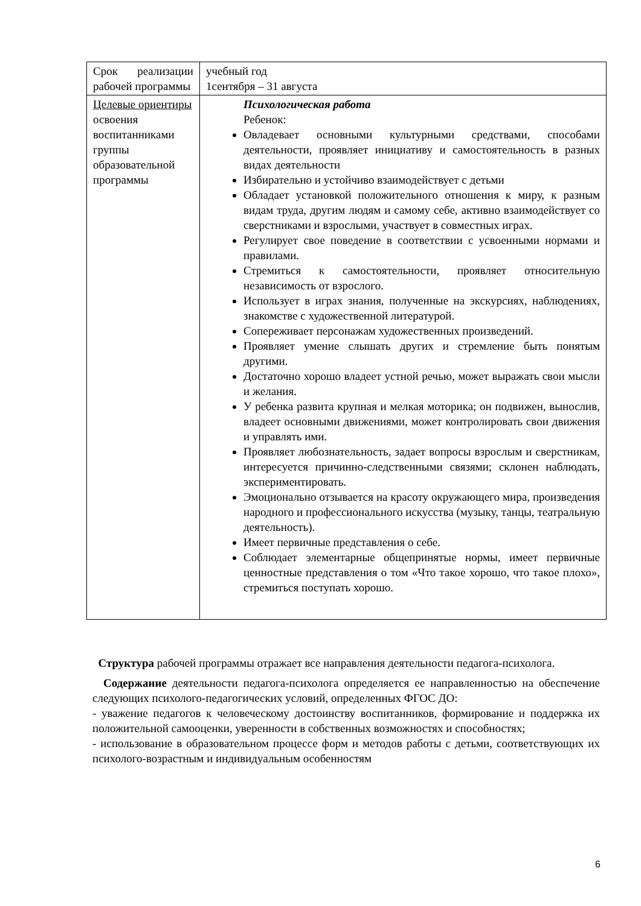| Срок реализации рабочей программы | учебный год 1сентября – 31 августа |
| Целевые ориентиры освоения воспитанниками группы образовательной программы | Психологическая работа Ребенок: Овладевает основными культурными средствами, способами деятельности, проявляет инициативу и самостоятельность в разных видах деятельности Избирательно и устойчиво взаимодействует с детьми Обладает установкой положительного отношения к миру, к разным видам труда, другим людям и самому себе, активно взаимодействует со сверстниками и взрослыми, участвует в совместных играх. Регулирует свое поведение в соответствии с усвоенными нормами и правилами. Стремиться к самостоятельности, проявляет относительную независимость от взрослого. Использует в играх знания, полученные на экскурсиях, наблюдениях, знакомстве с художественной литературой. Сопереживает персонажам художественных произведений. Проявляет умение слышать других и стремление быть понятым другими. Достаточно хорошо владеет устной речью, может выражать свои мысли и желания. У ребенка развита крупная и мелкая моторика; он подвижен, вынослив, владеет основными движениями, может контролировать свои движения и управлять ими. Проявляет любознательность, задает вопросы взрослым и сверстникам, интересуется причинно-следственными связями; склонен наблюдать, экспериментировать. Эмоционально отзывается на красоту окружающего мира, произведения народного и профессионального искусства (музыку, танцы, театральную деятельность). Имеет первичные представления о себе. Соблюдает элементарные общепринятые нормы, имеет первичные ценностные представления о том «Что такое хорошо, что такое плохо», стремиться поступать хорошо. |
Структура рабочей программы отражает все направления деятельности педагога-психолога.
Содержание деятельности педагога-психолога определяется ее направленностью на обеспечение следующих психолого-педагогических условий, определенных ФГОС ДО:
- уважение педагогов к человеческому достоинству воспитанников, формирование и поддержка их положительной самооценки, уверенности в собственных возможностях и способностях;
- использование в образовательном процессе форм и методов работы с детьми, соответствующих их психолого-возрастным и индивидуальным особенностям
6